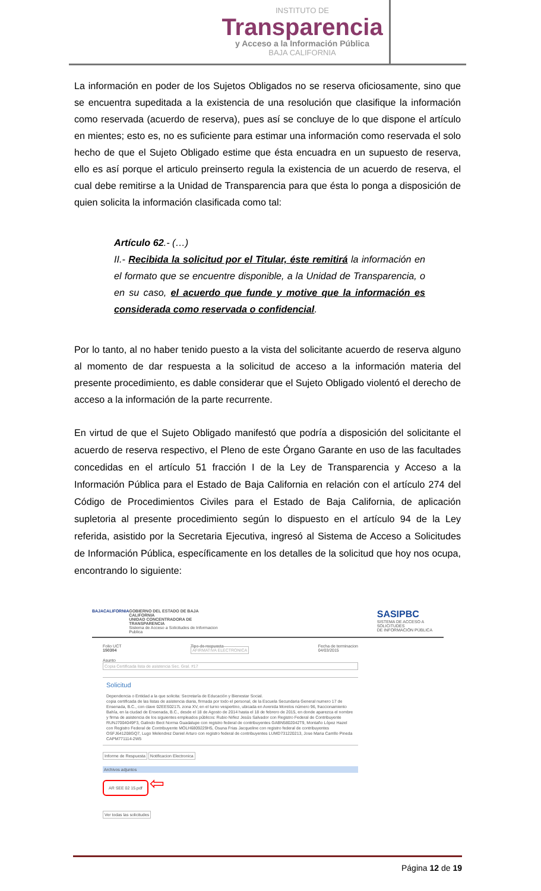INSTITUTO DE
Transparencia
y Acceso a la Información Pública
BAJA CALIFORNIA
La información en poder de los Sujetos Obligados no se reserva oficiosamente, sino que se encuentra supeditada a la existencia de una resolución que clasifique la información como reservada (acuerdo de reserva), pues así se concluye de lo que dispone el artículo en mientes; esto es, no es suficiente para estimar una información como reservada el solo hecho de que el Sujeto Obligado estime que ésta encuadra en un supuesto de reserva, ello es así porque el articulo preinserto regula la existencia de un acuerdo de reserva, el cual debe remitirse a la Unidad de Transparencia para que ésta lo ponga a disposición de quien solicita la información clasificada como tal:
Artículo 62.- (…)
II.- Recibida la solicitud por el Titular, éste remitirá la información en el formato que se encuentre disponible, a la Unidad de Transparencia, o en su caso, el acuerdo que funde y motive que la información es considerada como reservada o confidencial.
Por lo tanto, al no haber tenido puesto a la vista del solicitante acuerdo de reserva alguno al momento de dar respuesta a la solicitud de acceso a la información materia del presente procedimiento, es dable considerar que el Sujeto Obligado violentó el derecho de acceso a la información de la parte recurrente.
En virtud de que el Sujeto Obligado manifestó que podría a disposición del solicitante el acuerdo de reserva respectivo, el Pleno de este Órgano Garante en uso de las facultades concedidas en el artículo 51 fracción I de la Ley de Transparencia y Acceso a la Información Pública para el Estado de Baja California en relación con el artículo 274 del Código de Procedimientos Civiles para el Estado de Baja California, de aplicación supletoria al presente procedimiento según lo dispuesto en el artículo 94 de la Ley referida, asistido por la Secretaria Ejecutiva, ingresó al Sistema de Acceso a Solicitudes de Información Pública, específicamente en los detalles de la solicitud que hoy nos ocupa, encontrando lo siguiente:
BAJACALIFORNIA GOBIERNO DEL ESTADO DE BAJA CALIFORNIA
UNIDAD CONCENTRADORA DE TRANSPARENCIA
Sistema de Acceso a Solicitudes de Informacion Publica
SASIPBC
SISTEMA DE ACCESO A SOLICITUDES
DE INFORMACIÓN PÚBLICA
Folio UCT
150304
Tipo de respuesta
AFIRMATIVA ELECTRONICA
Fecha de terminacion
04/03/2015
Asunto
Copia Certificada lista de asistencia Sec. Gral. #17
Solicitud
Dependencia o Entidad a la que solicita: Secretaría de Educación y Bienestar Social.
copia certificada de las listas de asistencia diaria, firmada por todo el personal, de la Escuela Secundaria General numero 17 de Ensenada, B.C., con clave 02EES0217L zona XV, en el turno vespertino, ubicada en Avenida Morelos número 96, fraccionamiento Bahía, en la ciudad de Ensenada, B.C., desde el 18 de Agosto de 2014 hasta el 18 de febrero de 2015, en donde aparezca el nombre y firma de asistencia de los siguientes empleados públicos: Rubio Niñez Jesús Salvador con Registro Federal de Contribuyente RUNJ7004049F3, Galindo Bect Norma Guadalupe con registro federal de contribuyentes GABN5802042T9, Montaño López Hazel con Registro Federal de Contribuyente MOLH6809229H5, Osuna Frias Jacqueline con registro federal de contribuyentes OSFJ641208GQ7, Lugo Melendrez Daniel Arturo con registro federal de contribuyentes LUMD731220213, Jose Maria Carrillo Pineda CAPM771114-2W5
Informe de Respuesta Notificacion Electronica
Archivos adjuntos
AR SEE 02 15.pdf
⇦
Ver todas las solicitudes
Página 12 de 19